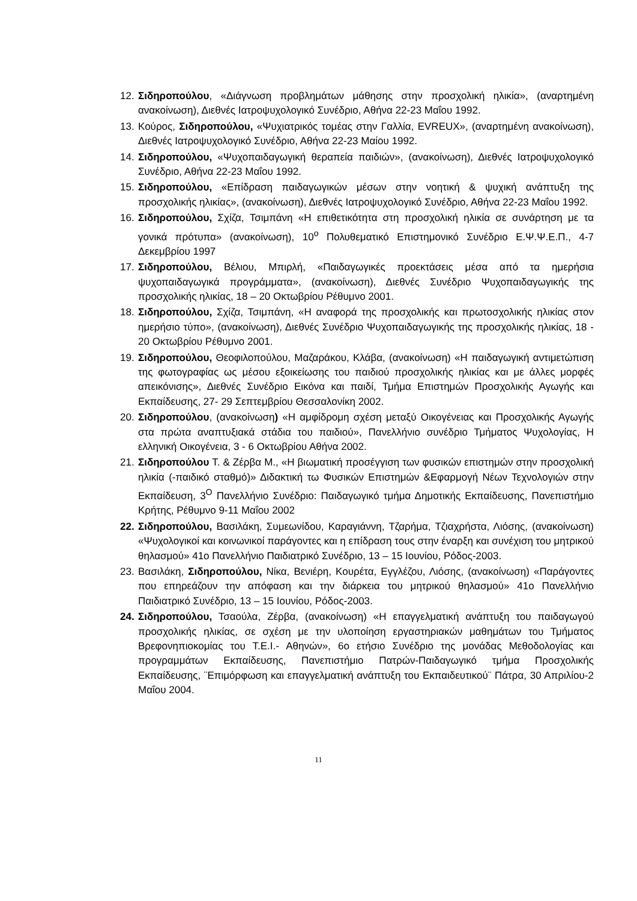12. Σιδηροπούλου, «Διάγνωση προβλημάτων μάθησης στην προσχολική ηλικία», (αναρτημένη ανακοίνωση), Διεθνές Ιατροψυχολογικό Συνέδριο, Αθήνα 22-23 Μαΐου 1992.
13. Κούρος, Σιδηροπούλου, «Ψυχιατρικός τομέας στην Γαλλία, EVREUX», (αναρτημένη ανακοίνωση), Διεθνές Ιατροψυχολογικό Συνέδριο, Αθήνα 22-23 Μαίου 1992.
14. Σιδηροπούλου, «Ψυχοπαιδαγωγική θεραπεία παιδιών», (ανακοίνωση), Διεθνές Ιατροψυχολογικό Συνέδριο, Αθήνα 22-23 Μαΐου 1992.
15. Σιδηροπούλου, «Επίδραση παιδαγωγικών μέσων στην νοητική & ψυχική ανάπτυξη της προσχολικής ηλικίας», (ανακοίνωση), Διεθνές Ιατροψυχολογικό Συνέδριο, Αθήνα 22-23 Μαΐου 1992.
16. Σιδηροπούλου, Σχίζα, Τσιμπάνη «Η επιθετικότητα στη προσχολική ηλικία σε συνάρτηση με τα γονικά πρότυπα» (ανακοίνωση), 10<sup>ο</sup> Πολυθεματικό Επιστημονικό Συνέδριο Ε.Ψ.Ψ.Ε.Π., 4-7 Δεκεμβρίου 1997
17. Σιδηροπούλου, Βέλιου, Μπιρλή, «Παιδαγωγικές προεκτάσεις μέσα από τα ημερήσια ψυχοπαιδαγωγικά προγράμματα», (ανακοίνωση), Διεθνές Συνέδριο Ψυχοπαιδαγωγικής της προσχολικής ηλικίας, 18 – 20 Οκτωβρίου Ρέθυμνο 2001.
18. Σιδηροπούλου, Σχίζα, Τσιμπάνη, «Η αναφορά της προσχολικής και πρωτοσχολικής ηλικίας στον ημερήσιο τύπο», (ανακοίνωση), Διεθνές Συνέδριο Ψυχοπαιδαγωγικής της προσχολικής ηλικίας, 18 - 20 Οκτωβρίου Ρέθυμνο 2001.
19. Σιδηροπούλου, Θεοφιλοπούλου, Μαζαράκου, Κλάβα, (ανακοίνωση) «Η παιδαγωγική αντιμετώπιση της φωτογραφίας ως μέσου εξοικείωσης του παιδιού προσχολικής ηλικίας και με άλλες μορφές απεικόνισης», Διεθνές Συνέδριο Εικόνα και παιδί, Τμήμα Επιστημών Προσχολικής Αγωγής και Εκπαίδευσης, 27- 29 Σεπτεμβρίου Θεσσαλονίκη 2002.
20. Σιδηροπούλου, (ανακοίνωση) «Η αμφίδρομη σχέση μεταξύ Οικογένειας και Προσχολικής Αγωγής στα πρώτα αναπτυξιακά στάδια του παιδιού», Πανελλήνιο συνέδριο Τμήματος Ψυχολογίας, Η ελληνική Οικογένεια, 3 - 6 Οκτωβρίου Αθήνα 2002.
21. Σιδηροπούλου Τ. & Ζέρβα Μ., «Η βιωματική προσέγγιση των φυσικών επιστημών στην προσχολική ηλικία (-παιδικό σταθμό)» Διδακτική τω Φυσικών Επιστημών &Εφαρμογή Νέων Τεχνολογιών στην Εκπαίδευση, 3<sup>Ο</sup> Πανελλήνιο Συνέδριο: Παιδαγωγικό τμήμα Δημοτικής Εκπαίδευσης, Πανεπιστήμιο Κρήτης, Ρέθυμνο 9-11 Μαΐου 2002
22. Σιδηροπούλου, Βασιλάκη, Συμεωνίδου, Καραγιάννη, Τζαρήμα, Τζιαχρήστα, Λιόσης, (ανακοίνωση) «Ψυχολογικοί και κοινωνικοί παράγοντες και η επίδραση τους στην έναρξη και συνέχιση του μητρικού θηλασμού» 41ο Πανελλήνιο Παιδιατρικό Συνέδριο, 13 – 15 Ιουνίου, Ρόδος-2003.
23. Βασιλάκη, Σιδηροπούλου, Νίκα, Βενιέρη, Κουρέτα, Εγγλέζου, Λιόσης, (ανακοίνωση) «Παράγοντες που επηρεάζουν την απόφαση και την διάρκεια του μητρικού θηλασμού» 41ο Πανελλήνιο Παιδιατρικό Συνέδριο, 13 – 15 Ιουνίου, Ρόδος-2003.
24. Σιδηροπούλου, Τσαούλα, Ζέρβα, (ανακοίνωση) «Η επαγγελματική ανάπτυξη του παιδαγωγού προσχολικής ηλικίας, σε σχέση με την υλοποίηση εργαστηριακών μαθημάτων του Τμήματος Βρεφονηπιοκομίας του Τ.Ε.Ι.- Αθηνών», 6ο ετήσιο Συνέδριο της μονάδας Μεθοδολογίας και προγραμμάτων Εκπαίδευσης, Πανεπιστήμιο Πατρών-Παιδαγωγικό τμήμα Προσχολικής Εκπαίδευσης, ¨Επιμόρφωση και επαγγελματική ανάπτυξη του Εκπαιδευτικού¨ Πάτρα, 30 Απριλίου-2 Μαΐου 2004.
11